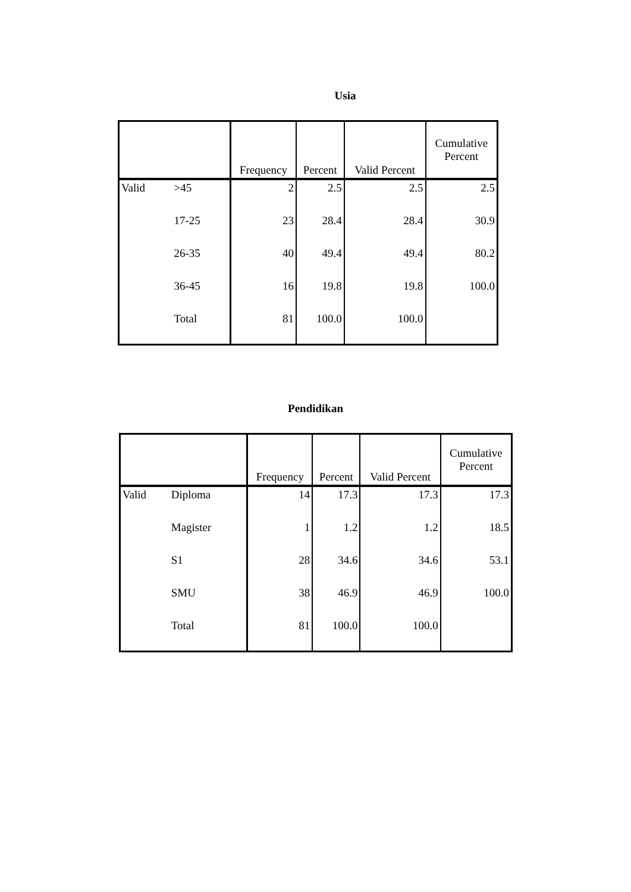Usia
| | | Frequency | Percent | Valid Percent | Cumulative Percent |
| --- | --- | --- | --- | --- | --- |
| Valid | >45 | 2 | 2.5 | 2.5 | 2.5 |
| | 17-25 | 23 | 28.4 | 28.4 | 30.9 |
| | 26-35 | 40 | 49.4 | 49.4 | 80.2 |
| | 36-45 | 16 | 19.8 | 19.8 | 100.0 |
| | Total | 81 | 100.0 | 100.0 | |
Pendidikan
| | | Frequency | Percent | Valid Percent | Cumulative Percent |
| --- | --- | --- | --- | --- | --- |
| Valid | Diploma | 14 | 17.3 | 17.3 | 17.3 |
| | Magister | 1 | 1.2 | 1.2 | 18.5 |
| | S1 | 28 | 34.6 | 34.6 | 53.1 |
| | SMU | 38 | 46.9 | 46.9 | 100.0 |
| | Total | 81 | 100.0 | 100.0 | |